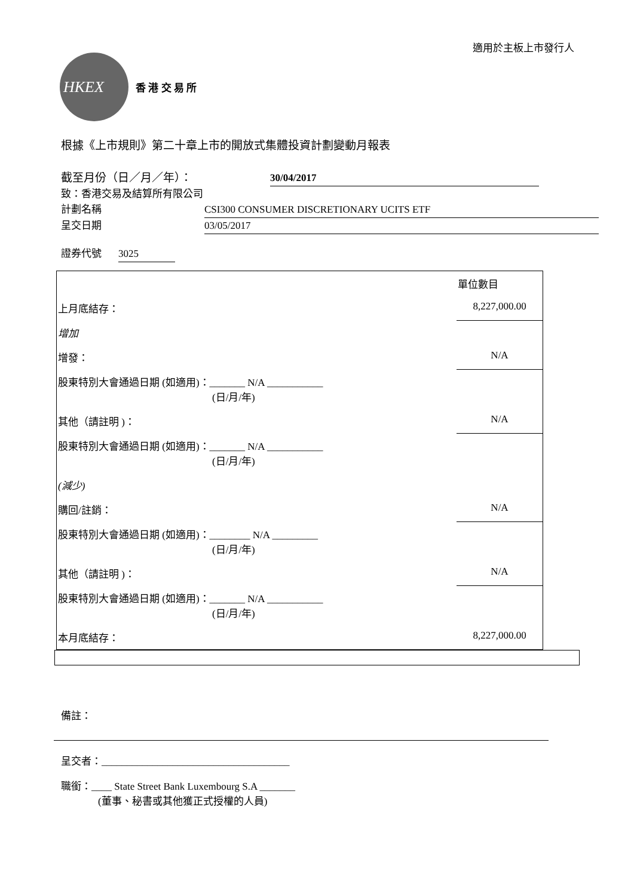適用於主板上市發行人
HKEX
香 港 交 易 所
根據《上市規則》第二十章上市的開放式集體投資計劃變動月報表
截至月份（日／月／年）： 30/04/2017
致：香港交易及結算所有限公司
計劃名稱 CSI300 CONSUMER DISCRETIONARY UCITS ETF
呈交日期 03/05/2017
證券代號 3025
| | 單位數目 |
| 上月底結存： | 8,227,000.00 |
| 增加 | |
| 增發： | N/A |
| 股東特別大會通過日期 (如適用)：_______ N/A ___________ (日/月/年) | |
| 其他（請註明 )： | N/A |
| 股東特別大會通過日期 (如適用)：_______ N/A ___________ (日/月/年) | |
| (減少) | |
| 購回/註銷： | N/A |
| 股東特別大會通過日期 (如適用)：________ N/A _________ (日/月/年) | |
| 其他（請註明 )： | N/A |
| 股東特別大會通過日期 (如適用)：_______ N/A ___________ (日/月/年) | |
| 本月底結存： | 8,227,000.00 |
備註：
呈交者：_____________________________________
職銜：____ State Street Bank Luxembourg S.A _______
(董事、秘書或其他獲正式授權的人員)